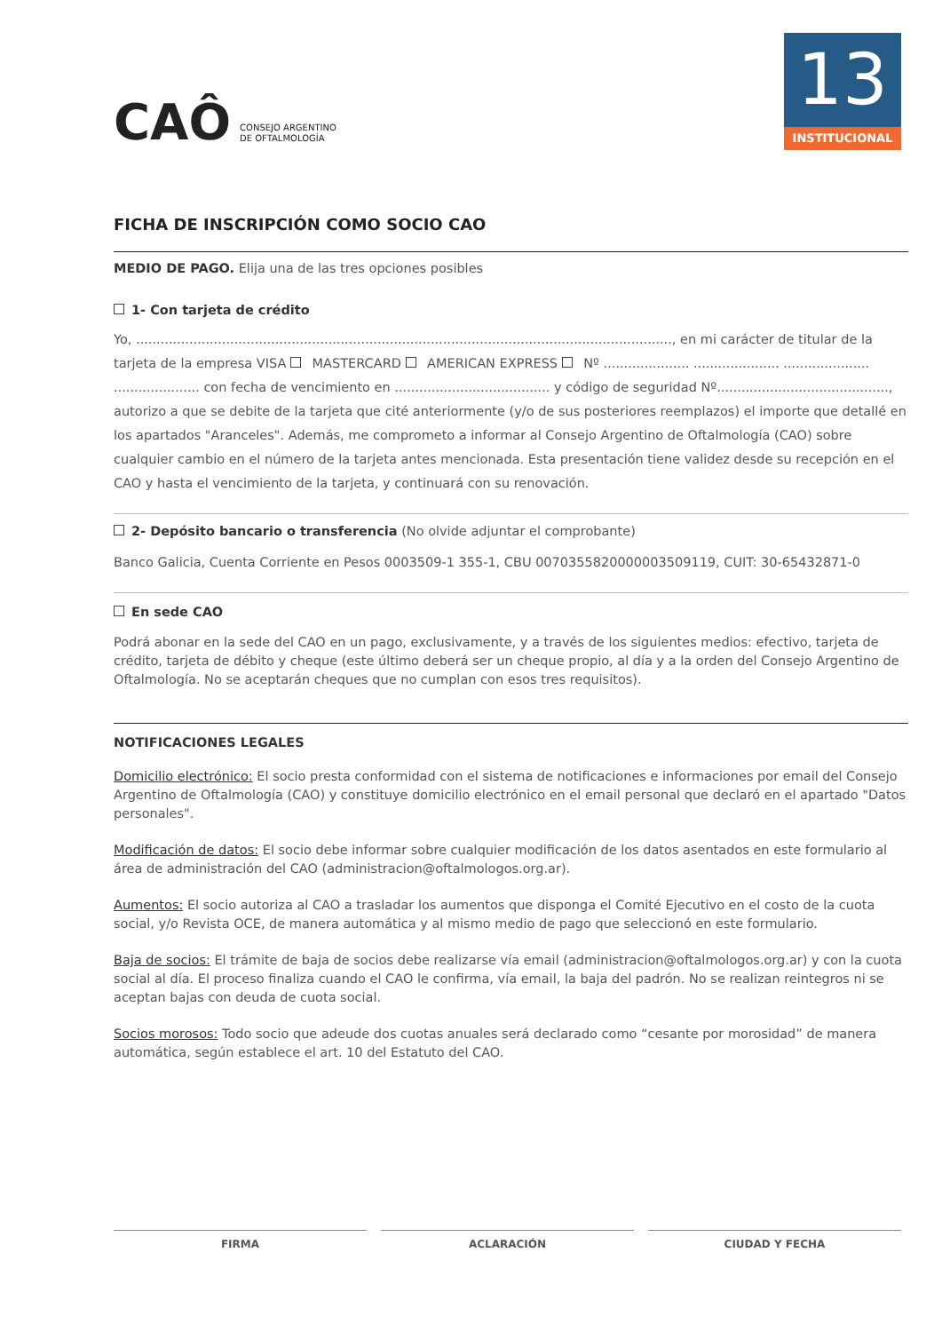CAÔ CONSEJO ARGENTINO
DE OFTALMOLOGÍA
13
INSTITUCIONAL
FICHA DE INSCRIPCIÓN COMO SOCIO CAO
MEDIO DE PAGO. Elija una de las tres opciones posibles
1- Con tarjeta de crédito
Yo, ..................................................................................................................................., en mi carácter de titular de la tarjeta de la empresa VISA MASTERCARD AMERICAN EXPRESS Nº ..................... ..................... ..................... ..................... con fecha de vencimiento en ...................................... y código de seguridad Nº.........................................., autorizo a que se debite de la tarjeta que cité anteriormente (y/o de sus posteriores reemplazos) el importe que detallé en los apartados "Aranceles". Además, me comprometo a informar al Consejo Argentino de Oftalmología (CAO) sobre cualquier cambio en el número de la tarjeta antes mencionada. Esta presentación tiene validez desde su recepción en el CAO y hasta el vencimiento de la tarjeta, y continuará con su renovación.
2- Depósito bancario o transferencia (No olvide adjuntar el comprobante)
Banco Galicia, Cuenta Corriente en Pesos 0003509-1 355-1, CBU 0070355820000003509119, CUIT: 30-65432871-0
En sede CAO
Podrá abonar en la sede del CAO en un pago, exclusivamente, y a través de los siguientes medios: efectivo, tarjeta de crédito, tarjeta de débito y cheque (este último deberá ser un cheque propio, al día y a la orden del Consejo Argentino de Oftalmología. No se aceptarán cheques que no cumplan con esos tres requisitos).
NOTIFICACIONES LEGALES
Domicilio electrónico: El socio presta conformidad con el sistema de notificaciones e informaciones por email del Consejo Argentino de Oftalmología (CAO) y constituye domicilio electrónico en el email personal que declaró en el apartado "Datos personales".
Modificación de datos: El socio debe informar sobre cualquier modificación de los datos asentados en este formulario al área de administración del CAO (administracion@oftalmologos.org.ar).
Aumentos: El socio autoriza al CAO a trasladar los aumentos que disponga el Comité Ejecutivo en el costo de la cuota social, y/o Revista OCE, de manera automática y al mismo medio de pago que seleccionó en este formulario.
Baja de socios: El trámite de baja de socios debe realizarse vía email (administracion@oftalmologos.org.ar) y con la cuota social al día. El proceso finaliza cuando el CAO le confirma, vía email, la baja del padrón. No se realizan reintegros ni se aceptan bajas con deuda de cuota social.
Socios morosos: Todo socio que adeude dos cuotas anuales será declarado como “cesante por morosidad” de manera automática, según establece el art. 10 del Estatuto del CAO.
FIRMA ACLARACIÓN CIUDAD Y FECHA